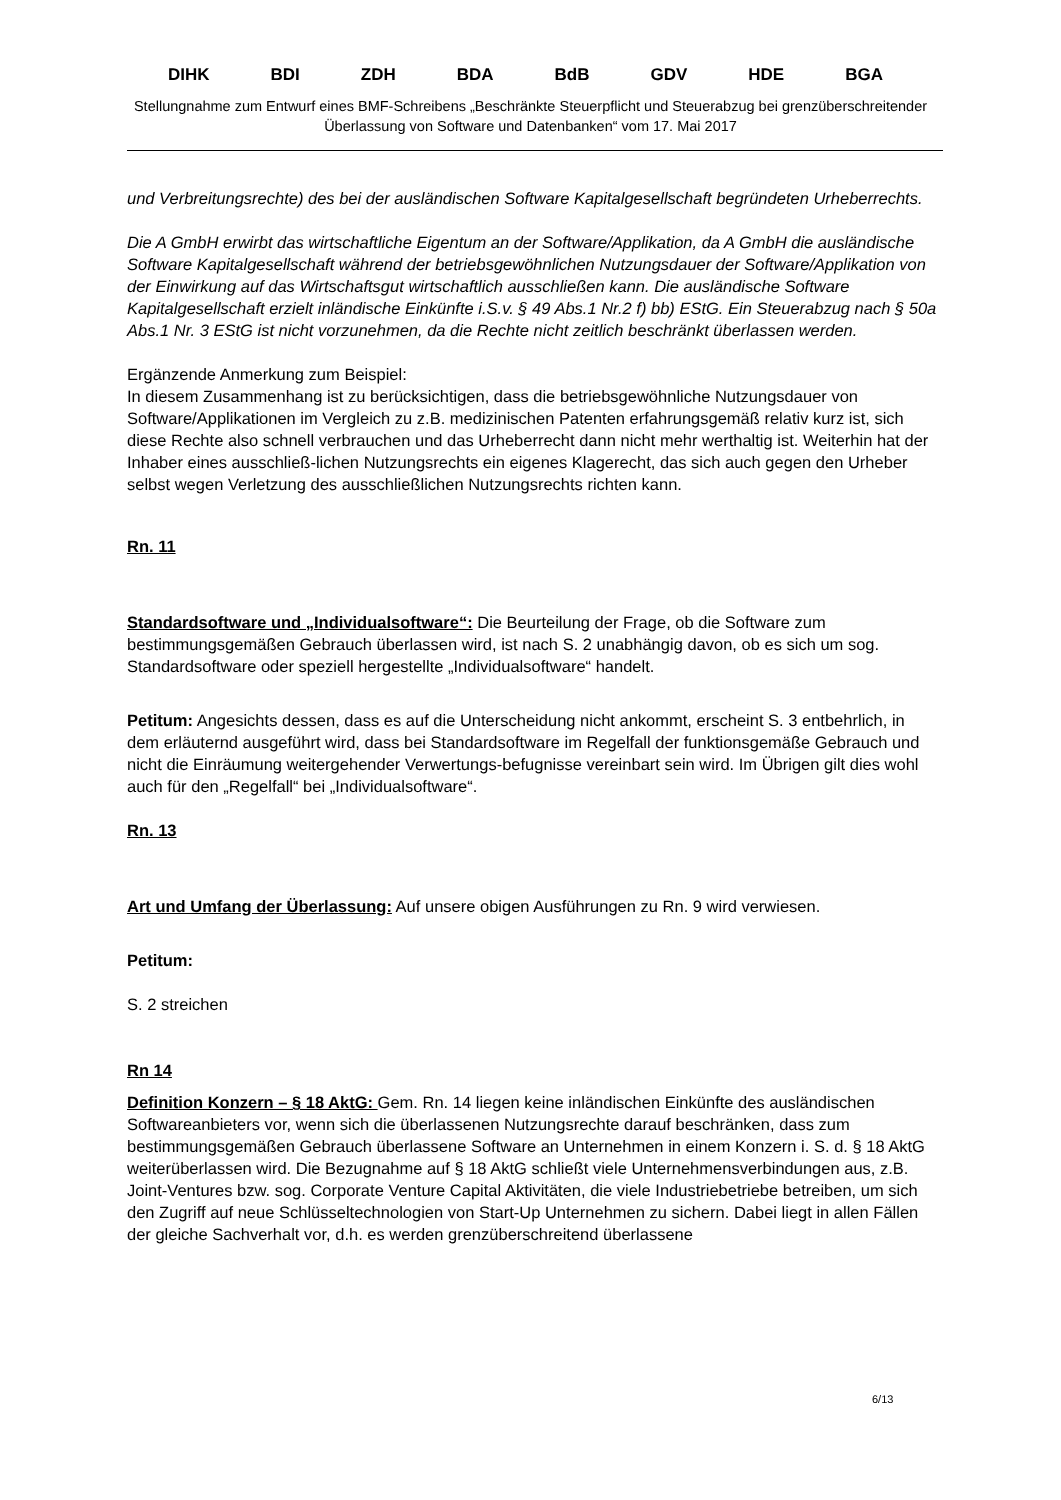DIHK BDI ZDH BDA BdB GDV HDE BGA
Stellungnahme zum Entwurf eines BMF-Schreibens „Beschränkte Steuerpflicht und Steuerabzug bei grenzüberschreitender Überlassung von Software und Datenbanken“ vom 17. Mai 2017
und Verbreitungsrechte) des bei der ausländischen Software Kapitalgesellschaft begründeten Urheberrechts.
Die A GmbH erwirbt das wirtschaftliche Eigentum an der Software/Applikation, da A GmbH die ausländische Software Kapitalgesellschaft während der betriebsgewöhnlichen Nutzungsdauer der Software/Applikation von der Einwirkung auf das Wirtschaftsgut wirtschaftlich ausschließen kann. Die ausländische Software Kapitalgesellschaft erzielt inländische Einkünfte i.S.v. § 49 Abs.1 Nr.2 f) bb) EStG. Ein Steuerabzug nach § 50a Abs.1 Nr. 3 EStG ist nicht vorzunehmen, da die Rechte nicht zeitlich beschränkt überlassen werden.
Ergänzende Anmerkung zum Beispiel:
In diesem Zusammenhang ist zu berücksichtigen, dass die betriebsgewöhnliche Nutzungsdauer von Software/Applikationen im Vergleich zu z.B. medizinischen Patenten erfahrungsgemäß relativ kurz ist, sich diese Rechte also schnell verbrauchen und das Urheberrecht dann nicht mehr werthaltig ist. Weiterhin hat der Inhaber eines ausschließ-lichen Nutzungsrechts ein eigenes Klagerecht, das sich auch gegen den Urheber selbst wegen Verletzung des ausschließlichen Nutzungsrechts richten kann.
Rn. 11
Standardsoftware und „Individualsoftware“: Die Beurteilung der Frage, ob die Software zum bestimmungsgemäßen Gebrauch überlassen wird, ist nach S. 2 unabhängig davon, ob es sich um sog. Standardsoftware oder speziell hergestellte „Individualsoftware“ handelt.
Petitum: Angesichts dessen, dass es auf die Unterscheidung nicht ankommt, erscheint S. 3 entbehrlich, in dem erläuternd ausgeführt wird, dass bei Standardsoftware im Regelfall der funktionsgemäße Gebrauch und nicht die Einräumung weitergehender Verwertungs-befugnisse vereinbart sein wird. Im Übrigen gilt dies wohl auch für den „Regelfall“ bei „Individualsoftware“.
Rn. 13
Art und Umfang der Überlassung: Auf unsere obigen Ausführungen zu Rn. 9 wird verwiesen.
Petitum:
S. 2 streichen
Rn 14
Definition Konzern – § 18 AktG: Gem. Rn. 14 liegen keine inländischen Einkünfte des ausländischen Softwareanbieters vor, wenn sich die überlassenen Nutzungsrechte darauf beschränken, dass zum bestimmungsgemäßen Gebrauch überlassene Software an Unternehmen in einem Konzern i. S. d. § 18 AktG weiterüberlassen wird. Die Bezugnahme auf § 18 AktG schließt viele Unternehmensverbindungen aus, z.B. Joint-Ventures bzw. sog. Corporate Venture Capital Aktivitäten, die viele Industriebetriebe betreiben, um sich den Zugriff auf neue Schlüsseltechnologien von Start-Up Unternehmen zu sichern. Dabei liegt in allen Fällen der gleiche Sachverhalt vor, d.h. es werden grenzüberschreitend überlassene
6/13